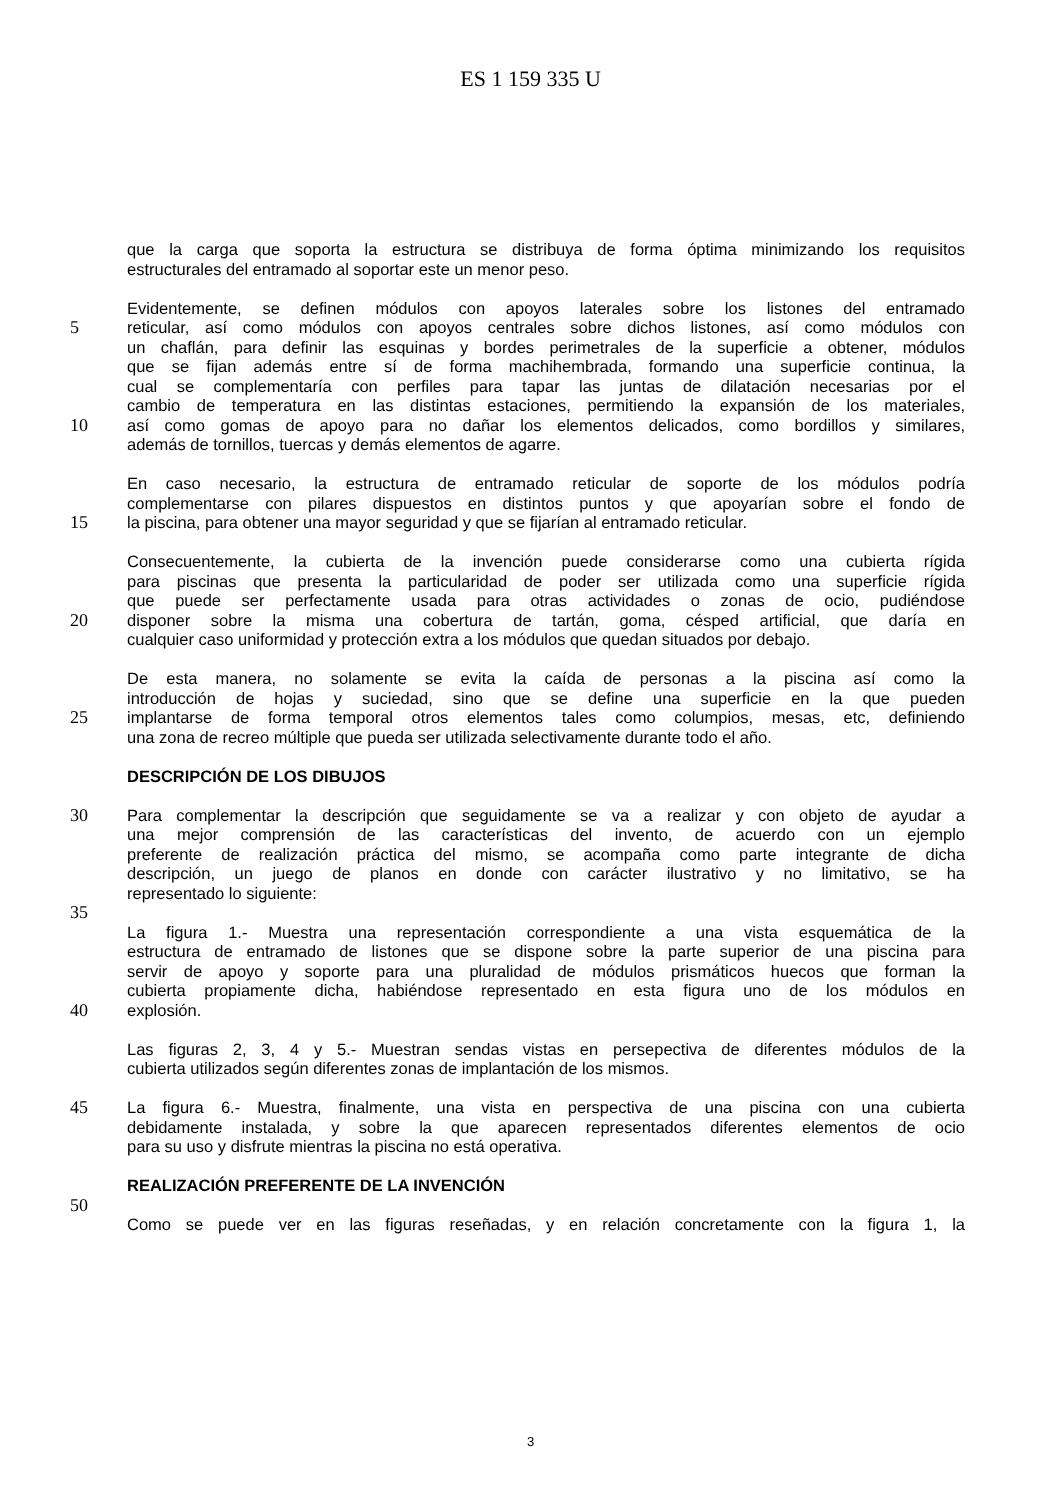ES 1 159 335 U
que la carga que soporta la estructura se distribuya de forma óptima minimizando los requisitos
estructurales del entramado al soportar este un menor peso.
Evidentemente, se definen módulos con apoyos laterales sobre los listones del entramado
5 reticular, así como módulos con apoyos centrales sobre dichos listones, así como módulos con
un chaflán, para definir las esquinas y bordes perimetrales de la superficie a obtener, módulos
que se fijan además entre sí de forma machihembrada, formando una superficie continua, la
cual se complementaría con perfiles para tapar las juntas de dilatación necesarias por el
cambio de temperatura en las distintas estaciones, permitiendo la expansión de los materiales,
10 así como gomas de apoyo para no dañar los elementos delicados, como bordillos y similares,
además de tornillos, tuercas y demás elementos de agarre.
En caso necesario, la estructura de entramado reticular de soporte de los módulos podría
complementarse con pilares dispuestos en distintos puntos y que apoyarían sobre el fondo de
15 la piscina, para obtener una mayor seguridad y que se fijarían al entramado reticular.
Consecuentemente, la cubierta de la invención puede considerarse como una cubierta rígida
para piscinas que presenta la particularidad de poder ser utilizada como una superficie rígida
que puede ser perfectamente usada para otras actividades o zonas de ocio, pudiéndose
20 disponer sobre la misma una cobertura de tartán, goma, césped artificial, que daría en
cualquier caso uniformidad y protección extra a los módulos que quedan situados por debajo.
De esta manera, no solamente se evita la caída de personas a la piscina así como la
introducción de hojas y suciedad, sino que se define una superficie en la que pueden
25 implantarse de forma temporal otros elementos tales como columpios, mesas, etc, definiendo
una zona de recreo múltiple que pueda ser utilizada selectivamente durante todo el año.
DESCRIPCIÓN DE LOS DIBUJOS
30 Para complementar la descripción que seguidamente se va a realizar y con objeto de ayudar a
una mejor comprensión de las características del invento, de acuerdo con un ejemplo
preferente de realización práctica del mismo, se acompaña como parte integrante de dicha
descripción, un juego de planos en donde con carácter ilustrativo y no limitativo, se ha
representado lo siguiente:
35
La figura 1.- Muestra una representación correspondiente a una vista esquemática de la
estructura de entramado de listones que se dispone sobre la parte superior de una piscina para
servir de apoyo y soporte para una pluralidad de módulos prismáticos huecos que forman la
cubierta propiamente dicha, habiéndose representado en esta figura uno de los módulos en
40 explosión.
Las figuras 2, 3, 4 y 5.- Muestran sendas vistas en persepectiva de diferentes módulos de la
cubierta utilizados según diferentes zonas de implantación de los mismos.
45 La figura 6.- Muestra, finalmente, una vista en perspectiva de una piscina con una cubierta
debidamente instalada, y sobre la que aparecen representados diferentes elementos de ocio
para su uso y disfrute mientras la piscina no está operativa.
REALIZACIÓN PREFERENTE DE LA INVENCIÓN
50
Como se puede ver en las figuras reseñadas, y en relación concretamente con la figura 1, la
3